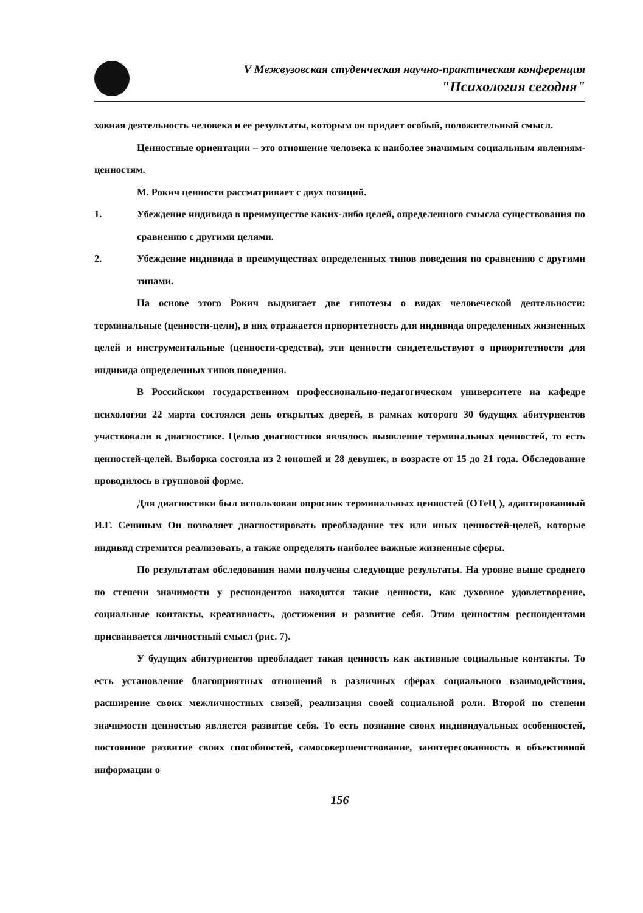V Межвузовская студенческая научно-практическая конференция
"Психология сегодня"
ховная деятельность человека и ее результаты, которым он придает особый, положительный смысл.
Ценностные ориентации – это отношение человека к наиболее значимым социальным явлениям- ценностям.
М. Рокич ценности рассматривает с двух позиций.
1. Убеждение индивида в преимуществе каких-либо целей, определенного смысла существования по сравнению с другими целями.
2. Убеждение индивида в преимуществах определенных типов поведения по сравнению с другими типами.
На основе этого Рокич выдвигает две гипотезы о видах человеческой деятельности: терминальные (ценности-цели), в них отражается приоритетность для индивида определенных жизненных целей и инструментальные (ценности-средства), эти ценности свидетельствуют о приоритетности для индивида определенных типов поведения.
В Российском государственном профессионально-педагогическом университете на кафедре психологии 22 марта состоялся день открытых дверей, в рамках которого 30 будущих абитуриентов участвовали в диагностике. Целью диагностики являлось выявление терминальных ценностей, то есть ценностей-целей. Выборка состояла из 2 юношей и 28 девушек, в возрасте от 15 до 21 года. Обследование проводилось в групповой форме.
Для диагностики был использован опросник терминальных ценностей (ОТеЦ ), адаптированный И.Г. Сениным Он позволяет диагностировать преобладание тех или иных ценностей-целей, которые индивид стремится реализовать, а также определять наиболее важные жизненные сферы.
По результатам обследования нами получены следующие результаты. На уровне выше среднего по степени значимости у респондентов находятся такие ценности, как духовное удовлетворение, социальные контакты, креативность, достижения и развитие себя. Этим ценностям респондентами присваивается личностный смысл (рис. 7).
У будущих абитуриентов преобладает такая ценность как активные социальные контакты. То есть установление благоприятных отношений в различных сферах социального взаимодействия, расширение своих межличностных связей, реализация своей социальной роли. Второй по степени значимости ценностью является развитие себя. То есть познание своих индивидуальных особенностей, постоянное развитие своих способностей, самосовершенствование, заинтересованность в объективной информации о
156